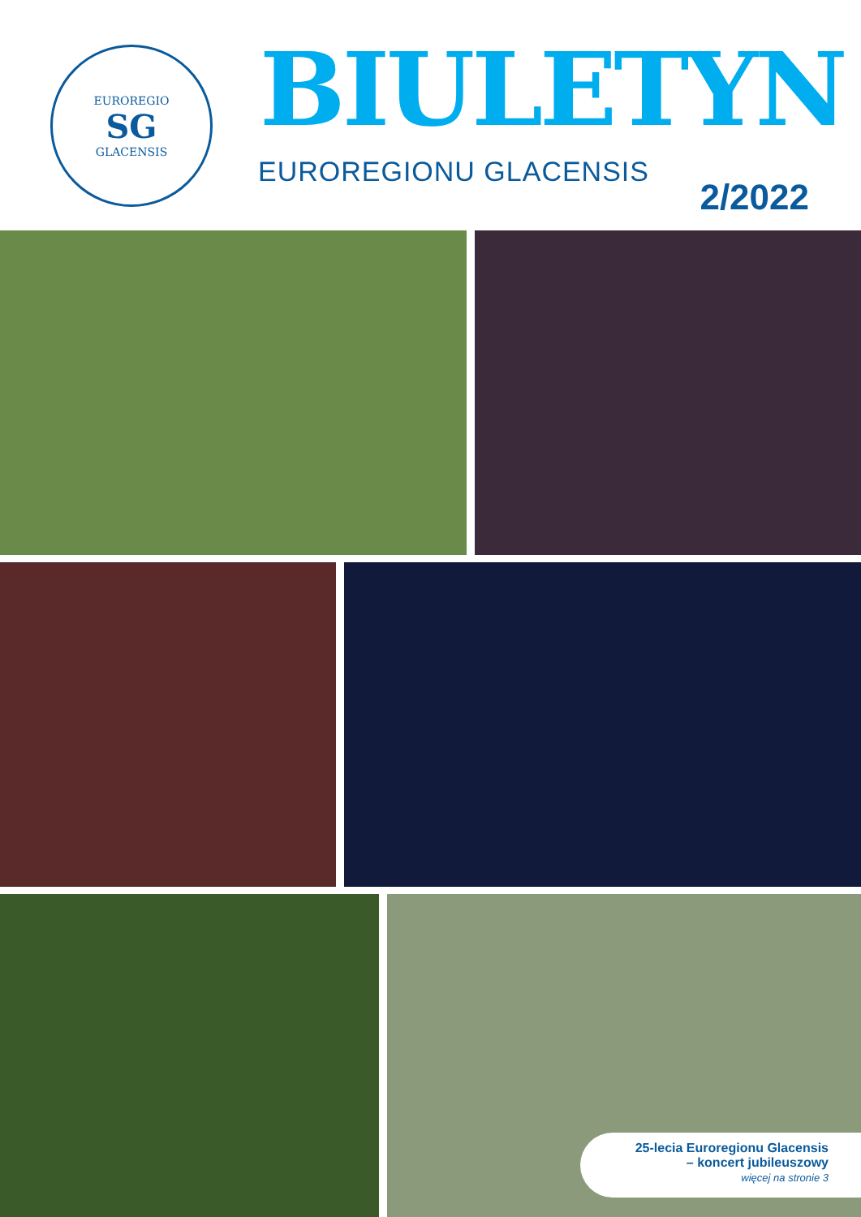EUROREGIO
SG
GLACENSIS
BIULETYN
EUROREGIONU GLACENSIS
2/2022
25-lecia Euroregionu Glacensis
– koncert jubileuszowy
więcej na stronie 3